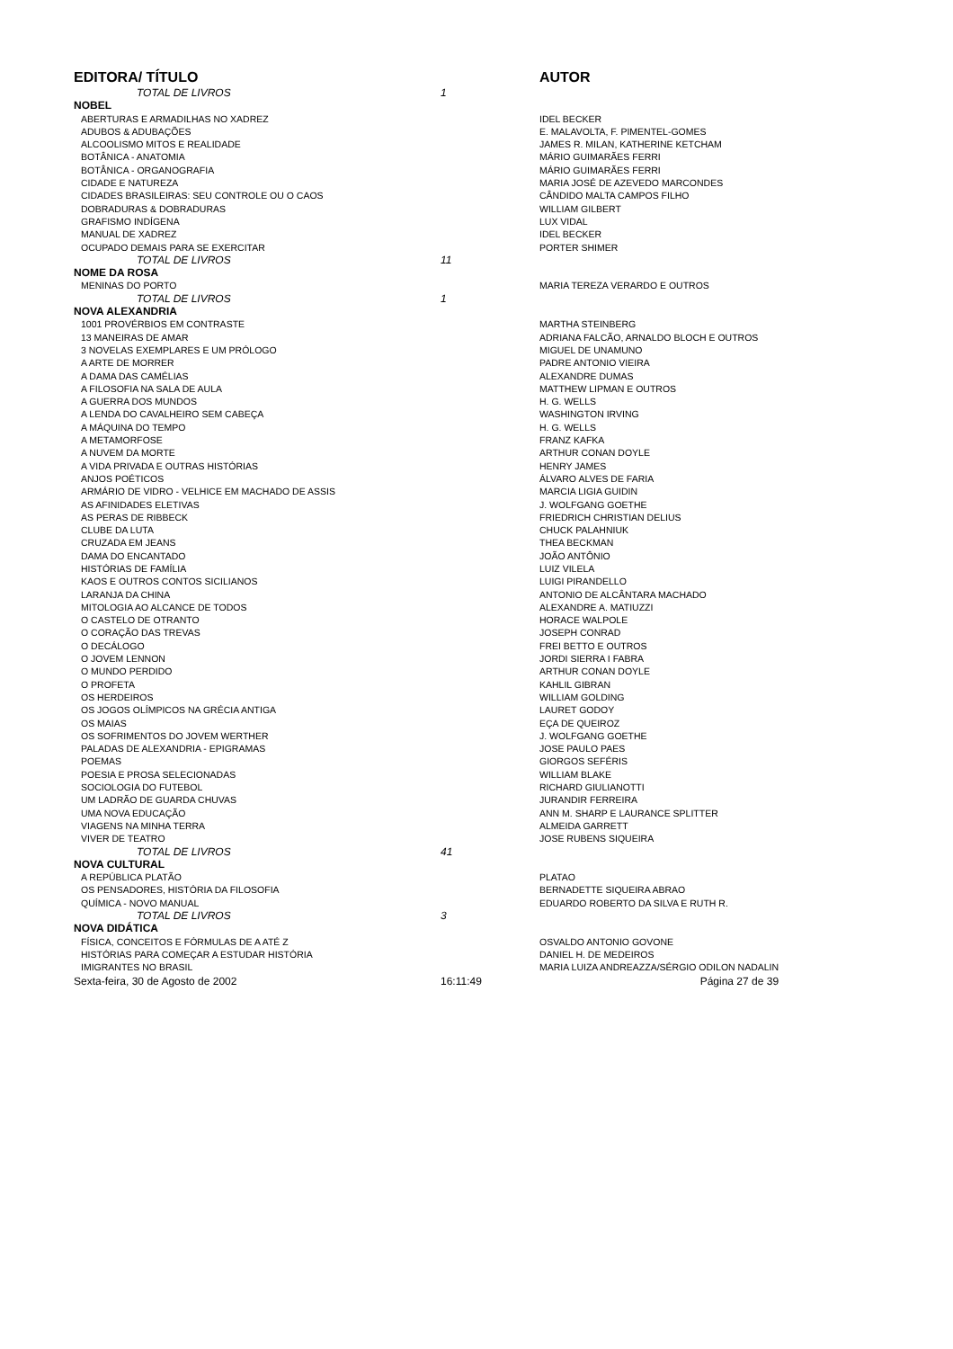| EDITORA/ TÍTULO | | | AUTOR |
| --- | --- | --- | --- |
| | TOTAL DE LIVROS | 1 | |
| NOBEL | | | |
| | ABERTURAS E ARMADILHAS NO XADREZ | | IDEL BECKER |
| | ADUBOS & ADUBAÇÕES | | E. MALAVOLTA, F. PIMENTEL-GOMES |
| | ALCOOLISMO MITOS E REALIDADE | | JAMES R. MILAN, KATHERINE KETCHAM |
| | BOTÂNICA - ANATOMIA | | MÁRIO GUIMARÃES FERRI |
| | BOTÂNICA - ORGANOGRAFIA | | MÁRIO GUIMARÃES FERRI |
| | CIDADE E NATUREZA | | MARIA JOSÉ DE AZEVEDO MARCONDES |
| | CIDADES BRASILEIRAS: SEU CONTROLE OU O CAOS | | CÂNDIDO MALTA CAMPOS FILHO |
| | DOBRADURAS & DOBRADURAS | | WILLIAM GILBERT |
| | GRAFISMO INDÍGENA | | LUX VIDAL |
| | MANUAL DE XADREZ | | IDEL BECKER |
| | OCUPADO DEMAIS PARA SE EXERCITAR | | PORTER SHIMER |
| | TOTAL DE LIVROS | 11 | |
| NOME DA ROSA | | | |
| | MENINAS DO PORTO | | MARIA TEREZA VERARDO E OUTROS |
| | TOTAL DE LIVROS | 1 | |
| NOVA ALEXANDRIA | | | |
| | 1001 PROVÉRBIOS EM CONTRASTE | | MARTHA STEINBERG |
| | 13 MANEIRAS DE AMAR | | ADRIANA FALCÃO, ARNALDO BLOCH E OUTROS |
| | 3 NOVELAS EXEMPLARES E UM PRÓLOGO | | MIGUEL DE UNAMUNO |
| | A ARTE DE MORRER | | PADRE ANTONIO VIEIRA |
| | A DAMA DAS CAMÉLIAS | | ALEXANDRE DUMAS |
| | A FILOSOFIA NA SALA DE AULA | | MATTHEW LIPMAN E OUTROS |
| | A GUERRA DOS MUNDOS | | H. G. WELLS |
| | A LENDA DO CAVALHEIRO SEM CABEÇA | | WASHINGTON IRVING |
| | A MÁQUINA DO TEMPO | | H. G. WELLS |
| | A METAMORFOSE | | FRANZ KAFKA |
| | A NUVEM DA MORTE | | ARTHUR CONAN DOYLE |
| | A VIDA PRIVADA E OUTRAS HISTÓRIAS | | HENRY JAMES |
| | ANJOS POÉTICOS | | ÁLVARO ALVES DE FARIA |
| | ARMÁRIO DE VIDRO - VELHICE EM MACHADO DE ASSIS | | MARCIA LIGIA GUIDIN |
| | AS AFINIDADES ELETIVAS | | J. WOLFGANG GOETHE |
| | AS PERAS DE RIBBECK | | FRIEDRICH CHRISTIAN DELIUS |
| | CLUBE DA LUTA | | CHUCK PALAHNIUK |
| | CRUZADA EM JEANS | | THEA BECKMAN |
| | DAMA DO ENCANTADO | | JOÃO ANTÔNIO |
| | HISTÓRIAS DE FAMÍLIA | | LUIZ VILELA |
| | KAOS E OUTROS CONTOS SICILIANOS | | LUIGI PIRANDELLO |
| | LARANJA DA CHINA | | ANTONIO DE ALCÂNTARA MACHADO |
| | MITOLOGIA AO ALCANCE DE TODOS | | ALEXANDRE A. MATIUZZI |
| | O CASTELO DE OTRANTO | | HORACE WALPOLE |
| | O CORAÇÃO DAS TREVAS | | JOSEPH CONRAD |
| | O DECÁLOGO | | FREI BETTO E OUTROS |
| | O JOVEM LENNON | | JORDI SIERRA I FABRA |
| | O MUNDO PERDIDO | | ARTHUR CONAN DOYLE |
| | O PROFETA | | KAHLIL GIBRAN |
| | OS HERDEIROS | | WILLIAM GOLDING |
| | OS JOGOS OLÍMPICOS NA GRÉCIA ANTIGA | | LAURET GODOY |
| | OS MAIAS | | EÇA DE QUEIROZ |
| | OS SOFRIMENTOS DO JOVEM WERTHER | | J. WOLFGANG GOETHE |
| | PALADAS DE ALEXANDRIA - EPIGRAMAS | | JOSE PAULO PAES |
| | POEMAS | | GIORGOS SEFÉRIS |
| | POESIA E PROSA SELECIONADAS | | WILLIAM BLAKE |
| | SOCIOLOGIA DO FUTEBOL | | RICHARD GIULIANOTTI |
| | UM LADRÃO DE GUARDA CHUVAS | | JURANDIR FERREIRA |
| | UMA NOVA EDUCAÇÃO | | ANN M. SHARP E LAURANCE SPLITTER |
| | VIAGENS NA MINHA TERRA | | ALMEIDA GARRETT |
| | VIVER DE TEATRO | | JOSE RUBENS SIQUEIRA |
| | TOTAL DE LIVROS | 41 | |
| NOVA CULTURAL | | | |
| | A REPÚBLICA PLATÃO | | PLATAO |
| | OS PENSADORES, HISTÓRIA DA FILOSOFIA | | BERNADETTE SIQUEIRA ABRAO |
| | QUÍMICA - NOVO MANUAL | | EDUARDO ROBERTO DA SILVA E RUTH R. |
| | TOTAL DE LIVROS | 3 | |
| NOVA DIDÁTICA | | | |
| | FÍSICA, CONCEITOS E FÓRMULAS DE A ATÉ Z | | OSVALDO ANTONIO GOVONE |
| | HISTÓRIAS PARA COMEÇAR A ESTUDAR HISTÓRIA | | DANIEL H. DE MEDEIROS |
| | IMIGRANTES NO BRASIL | | MARIA LUIZA ANDREAZZA/SÉRGIO ODILON NADALIN |
| Sexta-feira, 30 de Agosto de 2002 | | 16:11:49 | Página 27 de 39 |